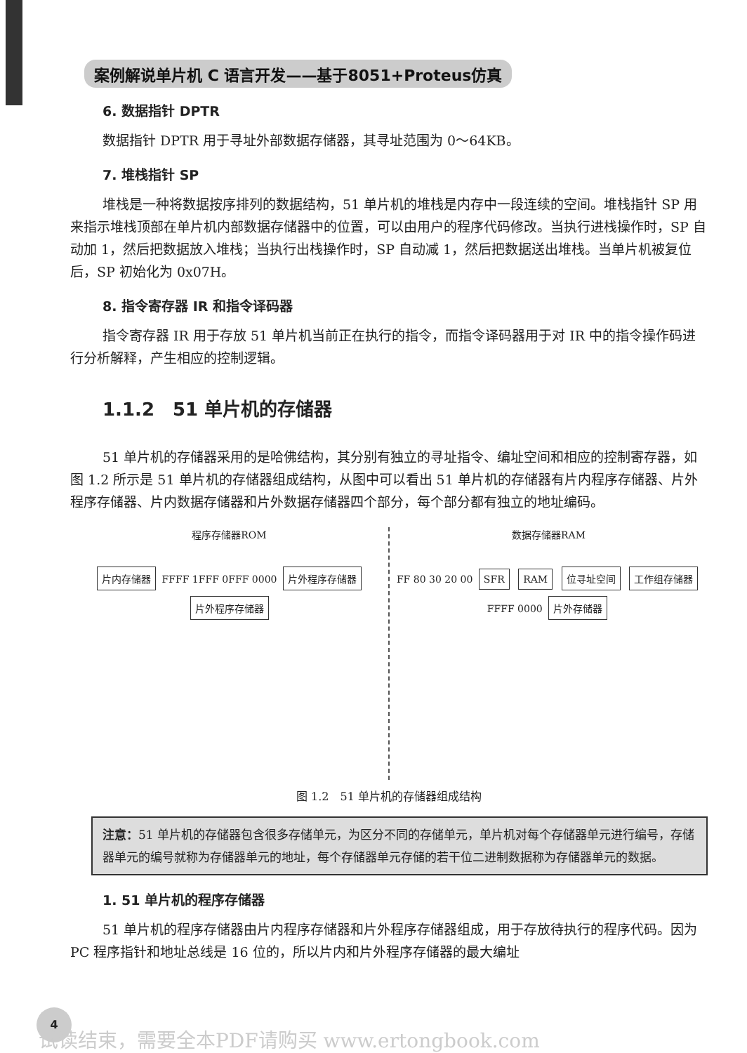案例解说单片机 C 语言开发——基于8051+Proteus仿真
6. 数据指针 DPTR
数据指针 DPTR 用于寻址外部数据存储器，其寻址范围为 0～64KB。
7. 堆栈指针 SP
堆栈是一种将数据按序排列的数据结构，51 单片机的堆栈是内存中一段连续的空间。堆栈指针 SP 用来指示堆栈顶部在单片机内部数据存储器中的位置，可以由用户的程序代码修改。当执行进栈操作时，SP 自动加 1，然后把数据放入堆栈；当执行出栈操作时，SP 自动减 1，然后把数据送出堆栈。当单片机被复位后，SP 初始化为 0x07H。
8. 指令寄存器 IR 和指令译码器
指令寄存器 IR 用于存放 51 单片机当前正在执行的指令，而指令译码器用于对 IR 中的指令操作码进行分析解释，产生相应的控制逻辑。
1.1.2　51 单片机的存储器
51 单片机的存储器采用的是哈佛结构，其分别有独立的寻址指令、编址空间和相应的控制寄存器，如图 1.2 所示是 51 单片机的存储器组成结构，从图中可以看出 51 单片机的存储器有片内程序存储器、片外程序存储器、片内数据存储器和片外数据存储器四个部分，每个部分都有独立的地址编码。
程序存储器ROM
片内存储器 FFFF 1FFF 0FFF 0000 片外程序存储器 片外程序存储器
数据存储器RAM
FF 80 30 20 00 SFR RAM 位寻址空间 工作组存储器
FFFF 0000 片外存储器
图 1.2　51 单片机的存储器组成结构
注意：51 单片机的存储器包含很多存储单元，为区分不同的存储单元，单片机对每个存储器单元进行编号，存储器单元的编号就称为存储器单元的地址，每个存储器单元存储的若干位二进制数据称为存储器单元的数据。
1. 51 单片机的程序存储器
51 单片机的程序存储器由片内程序存储器和片外程序存储器组成，用于存放待执行的程序代码。因为 PC 程序指针和地址总线是 16 位的，所以片内和片外程序存储器的最大编址
4
试读结束，需要全本PDF请购买 www.ertongbook.com